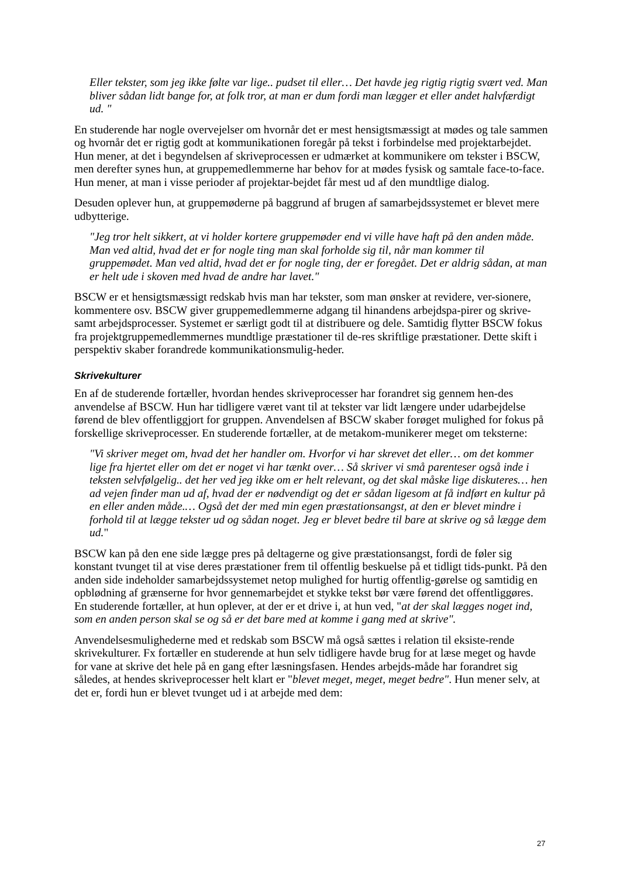Eller tekster, som jeg ikke følte var lige.. pudset til eller… Det havde jeg rigtig rigtig svært ved. Man bliver sådan lidt bange for, at folk tror, at man er dum fordi man lægger et eller andet halvfærdigt ud. "
En studerende har nogle overvejelser om hvornår det er mest hensigtsmæssigt at mødes og tale sammen og hvornår det er rigtig godt at kommunikationen foregår på tekst i forbindelse med projektarbejdet. Hun mener, at det i begyndelsen af skriveprocessen er udmærket at kommunikere om tekster i BSCW, men derefter synes hun, at gruppemedlemmerne har behov for at mødes fysisk og samtale face-to-face. Hun mener, at man i visse perioder af projektar-bejdet får mest ud af den mundtlige dialog.
Desuden oplever hun, at gruppemøderne på baggrund af brugen af samarbejdssystemet er blevet mere udbytterige.
"Jeg tror helt sikkert, at vi holder kortere gruppemøder end vi ville have haft på den anden måde. Man ved altid, hvad det er for nogle ting man skal forholde sig til, når man kommer til gruppemødet. Man ved altid, hvad det er for nogle ting, der er foregået. Det er aldrig sådan, at man er helt ude i skoven med hvad de andre har lavet."
BSCW er et hensigtsmæssigt redskab hvis man har tekster, som man ønsker at revidere, ver-sionere, kommentere osv. BSCW giver gruppemedlemmerne adgang til hinandens arbejdspa-pirer og skrive- samt arbejdsprocesser. Systemet er særligt godt til at distribuere og dele. Samtidig flytter BSCW fokus fra projektgruppemedlemmernes mundtlige præstationer til de-res skriftlige præstationer. Dette skift i perspektiv skaber forandrede kommunikationsmulig-heder.
Skrivekulturer
En af de studerende fortæller, hvordan hendes skriveprocesser har forandret sig gennem hen-des anvendelse af BSCW. Hun har tidligere været vant til at tekster var lidt længere under udarbejdelse førend de blev offentliggjort for gruppen. Anvendelsen af BSCW skaber forøget mulighed for fokus på forskellige skriveprocesser. En studerende fortæller, at de metakom-munikerer meget om teksterne:
"Vi skriver meget om, hvad det her handler om. Hvorfor vi har skrevet det eller… om det kommer lige fra hjertet eller om det er noget vi har tænkt over… Så skriver vi små parenteser også inde i teksten selvfølgelig.. det her ved jeg ikke om er helt relevant, og det skal måske lige diskuteres… hen ad vejen finder man ud af, hvad der er nødvendigt og det er sådan ligesom at få indført en kultur på en eller anden måde.… Også det der med min egen præstationsangst, at den er blevet mindre i forhold til at lægge tekster ud og sådan noget. Jeg er blevet bedre til bare at skrive og så lægge dem ud."
BSCW kan på den ene side lægge pres på deltagerne og give præstationsangst, fordi de føler sig konstant tvunget til at vise deres præstationer frem til offentlig beskuelse på et tidligt tids-punkt. På den anden side indeholder samarbejdssystemet netop mulighed for hurtig offentlig-gørelse og samtidig en opblødning af grænserne for hvor gennemarbejdet et stykke tekst bør være førend det offentliggøres. En studerende fortæller, at hun oplever, at der er et drive i, at hun ved, "at der skal lægges noget ind, som en anden person skal se og så er det bare med at komme i gang med at skrive".
Anvendelsesmulighederne med et redskab som BSCW må også sættes i relation til eksiste-rende skrivekulturer. Fx fortæller en studerende at hun selv tidligere havde brug for at læse meget og havde for vane at skrive det hele på en gang efter læsningsfasen. Hendes arbejds-måde har forandret sig således, at hendes skriveprocesser helt klart er "blevet meget, meget, meget bedre". Hun mener selv, at det er, fordi hun er blevet tvunget ud i at arbejde med dem:
27